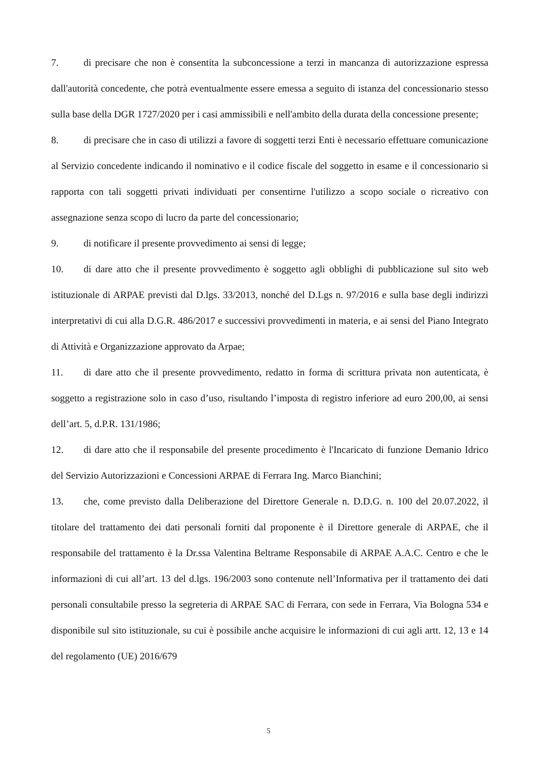7. di precisare che non è consentita la subconcessione a terzi in mancanza di autorizzazione espressa dall'autorità concedente, che potrà eventualmente essere emessa a seguito di istanza del concessionario stesso sulla base della DGR 1727/2020 per i casi ammissibili e nell'ambito della durata della concessione presente;
8. di precisare che in caso di utilizzi a favore di soggetti terzi Enti è necessario effettuare comunicazione al Servizio concedente indicando il nominativo e il codice fiscale del soggetto in esame e il concessionario si rapporta con tali soggetti privati individuati per consentirne l'utilizzo a scopo sociale o ricreativo con assegnazione senza scopo di lucro da parte del concessionario;
9. di notificare il presente provvedimento ai sensi di legge;
10. di dare atto che il presente provvedimento è soggetto agli obblighi di pubblicazione sul sito web istituzionale di ARPAE previsti dal D.lgs. 33/2013, nonché del D.Lgs n. 97/2016 e sulla base degli indirizzi interpretativi di cui alla D.G.R. 486/2017 e successivi provvedimenti in materia, e ai sensi del Piano Integrato di Attività e Organizzazione approvato da Arpae;
11. di dare atto che il presente provvedimento, redatto in forma di scrittura privata non autenticata, è soggetto a registrazione solo in caso d’uso, risultando l’imposta di registro inferiore ad euro 200,00, ai sensi dell’art. 5, d.P.R. 131/1986;
12. di dare atto che il responsabile del presente procedimento è l'Incaricato di funzione Demanio Idrico del Servizio Autorizzazioni e Concessioni ARPAE di Ferrara Ing. Marco Bianchini;
13. che, come previsto dalla Deliberazione del Direttore Generale n. D.D.G. n. 100 del 20.07.2022, il titolare del trattamento dei dati personali forniti dal proponente è il Direttore generale di ARPAE, che il responsabile del trattamento è la Dr.ssa Valentina Beltrame Responsabile di ARPAE A.A.C. Centro e che le informazioni di cui all’art. 13 del d.lgs. 196/2003 sono contenute nell’Informativa per il trattamento dei dati personali consultabile presso la segreteria di ARPAE SAC di Ferrara, con sede in Ferrara, Via Bologna 534 e disponibile sul sito istituzionale, su cui è possibile anche acquisire le informazioni di cui agli artt. 12, 13 e 14 del regolamento (UE) 2016/679
5